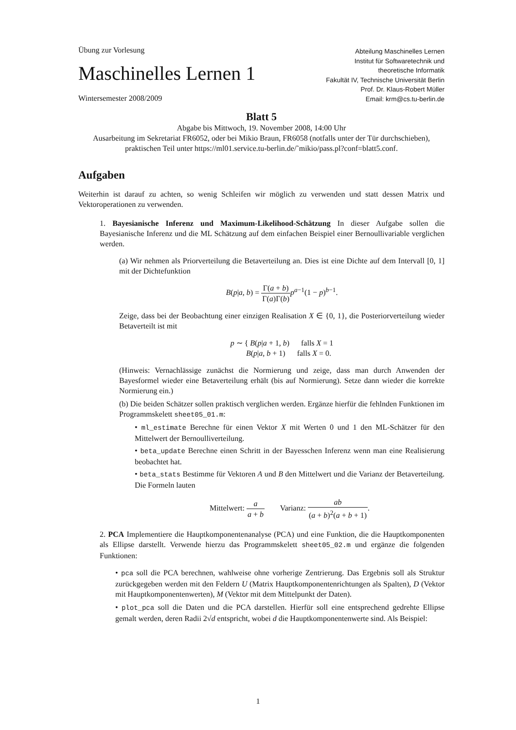Übung zur Vorlesung
Maschinelles Lernen 1
Wintersemester 2008/2009
Abteilung Maschinelles Lernen
Institut für Softwaretechnik und
theoretische Informatik
Fakultät IV, Technische Universität Berlin
Prof. Dr. Klaus-Robert Müller
Email: krm@cs.tu-berlin.de
Blatt 5
Abgabe bis Mittwoch, 19. November 2008, 14:00 Uhr
Ausarbeitung im Sekretariat FR6052, oder bei Mikio Braun, FR6058 (notfalls unter der Tür durchschieben),
praktischen Teil unter https://ml01.service.tu-berlin.de/˜mikio/pass.pl?conf=blatt5.conf.
Aufgaben
Weiterhin ist darauf zu achten, so wenig Schleifen wir möglich zu verwenden und statt dessen Matrix und Vektoroperationen zu verwenden.
1. Bayesianische Inferenz und Maximum-Likelihood-Schätzung In dieser Aufgabe sollen die Bayesianische Inferenz und die ML Schätzung auf dem einfachen Beispiel einer Bernoullivariable verglichen werden.
(a) Wir nehmen als Priorverteilung die Betaverteilung an. Dies ist eine Dichte auf dem Intervall [0, 1] mit der Dichtefunktion
B(p|a, b) = Γ(a + b) Γ(a)Γ(b) p<sup>a−1</sup>(1 − p)<sup>b−1</sup>.
Zeige, dass bei der Beobachtung einer einzigen Realisation X ∈ {0, 1}, die Posteriorverteilung wieder Betaverteilt ist mit
p ∼ { B(p|a + 1, b) falls X = 1
B(p|a, b + 1) falls X = 0.
(Hinweis: Vernachlässige zunächst die Normierung und zeige, dass man durch Anwenden der Bayesformel wieder eine Betaverteilung erhält (bis auf Normierung). Setze dann wieder die korrekte Normierung ein.)
(b) Die beiden Schätzer sollen praktisch verglichen werden. Ergänze hierfür die fehlnden Funktionen im Programmskelett sheet05_01.m:
• ml_estimate Berechne für einen Vektor X mit Werten 0 und 1 den ML-Schätzer für den Mittelwert der Bernoulliverteilung.
• beta_update Berechne einen Schritt in der Bayesschen Inferenz wenn man eine Realisierung beobachtet hat.
• beta_stats Bestimme für Vektoren A und B den Mittelwert und die Varianz der Betaverteilung. Die Formeln lauten
Mittelwert: a a + b Varianz: ab (a + b)<sup>2</sup>(a + b + 1).
2. PCA Implementiere die Hauptkomponentenanalyse (PCA) und eine Funktion, die die Hauptkomponenten als Ellipse darstellt. Verwende hierzu das Programmskelett sheet05_02.m und ergänze die folgenden Funktionen:
• pca soll die PCA berechnen, wahlweise ohne vorherige Zentrierung. Das Ergebnis soll als Struktur zurückgegeben werden mit den Feldern U (Matrix Hauptkomponentenrichtungen als Spalten), D (Vektor mit Hauptkomponentenwerten), M (Vektor mit dem Mittelpunkt der Daten).
• plot_pca soll die Daten und die PCA darstellen. Hierfür soll eine entsprechend gedrehte Ellipse gemalt werden, deren Radii 2√d entspricht, wobei d die Hauptkomponentenwerte sind. Als Beispiel:
1